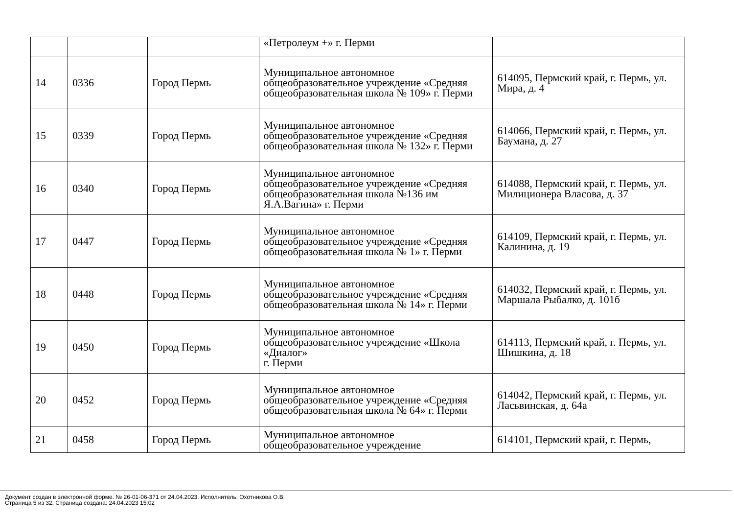| | | | «Петролеум +» г. Перми | |
| 14 | 0336 | Город Пермь | Муниципальное автономное общеобразовательное учреждение «Средняя общеобразовательная школа № 109» г. Перми | 614095, Пермский край, г. Пермь, ул. Мира, д. 4 |
| 15 | 0339 | Город Пермь | Муниципальное автономное общеобразовательное учреждение «Средняя общеобразовательная школа № 132» г. Перми | 614066, Пермский край, г. Пермь, ул. Баумана, д. 27 |
| 16 | 0340 | Город Пермь | Муниципальное автономное общеобразовательное учреждение «Средняя общеобразовательная школа №136 им Я.А.Вагина» г. Перми | 614088, Пермский край, г. Пермь, ул. Милиционера Власова, д. 37 |
| 17 | 0447 | Город Пермь | Муниципальное автономное общеобразовательное учреждение «Средняя общеобразовательная школа № 1» г. Перми | 614109, Пермский край, г. Пермь, ул. Калинина, д. 19 |
| 18 | 0448 | Город Пермь | Муниципальное автономное общеобразовательное учреждение «Средняя общеобразовательная школа № 14» г. Перми | 614032, Пермский край, г. Пермь, ул. Маршала Рыбалко, д. 101б |
| 19 | 0450 | Город Пермь | Муниципальное автономное общеобразовательное учреждение «Школа «Диалог» г. Перми | 614113, Пермский край, г. Пермь, ул. Шишкина, д. 18 |
| 20 | 0452 | Город Пермь | Муниципальное автономное общеобразовательное учреждение «Средняя общеобразовательная школа № 64» г. Перми | 614042, Пермский край, г. Пермь, ул. Ласьвинская, д. 64а |
| 21 | 0458 | Город Пермь | Муниципальное автономное общеобразовательное учреждение | 614101, Пермский край, г. Пермь, |
Документ создан в электронной форме. № 26-01-06-371 от 24.04.2023. Исполнитель: Охотникова О.В.
Страница 5 из 32. Страница создана: 24.04.2023 15:02